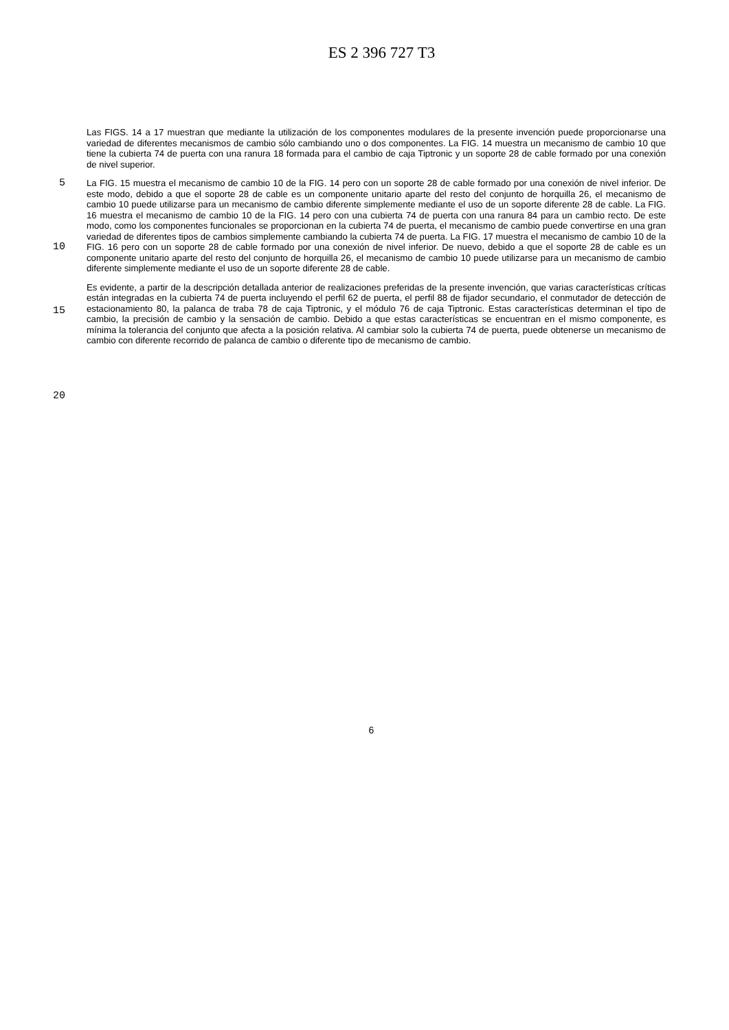ES 2 396 727 T3
Las FIGS. 14 a 17 muestran que mediante la utilización de los componentes modulares de la presente invención puede proporcionarse una variedad de diferentes mecanismos de cambio sólo cambiando uno o dos componentes. La FIG. 14 muestra un mecanismo de cambio 10 que tiene la cubierta 74 de puerta con una ranura 18 formada para el cambio de caja Tiptronic y un soporte 28 de cable formado por una conexión de nivel superior.
5
10
15
20
La FIG. 15 muestra el mecanismo de cambio 10 de la FIG. 14 pero con un soporte 28 de cable formado por una conexión de nivel inferior. De este modo, debido a que el soporte 28 de cable es un componente unitario aparte del resto del conjunto de horquilla 26, el mecanismo de cambio 10 puede utilizarse para un mecanismo de cambio diferente simplemente mediante el uso de un soporte diferente 28 de cable. La FIG. 16 muestra el mecanismo de cambio 10 de la FIG. 14 pero con una cubierta 74 de puerta con una ranura 84 para un cambio recto. De este modo, como los componentes funcionales se proporcionan en la cubierta 74 de puerta, el mecanismo de cambio puede convertirse en una gran variedad de diferentes tipos de cambios simplemente cambiando la cubierta 74 de puerta. La FIG. 17 muestra el mecanismo de cambio 10 de la FIG. 16 pero con un soporte 28 de cable formado por una conexión de nivel inferior. De nuevo, debido a que el soporte 28 de cable es un componente unitario aparte del resto del conjunto de horquilla 26, el mecanismo de cambio 10 puede utilizarse para un mecanismo de cambio diferente simplemente mediante el uso de un soporte diferente 28 de cable.
Es evidente, a partir de la descripción detallada anterior de realizaciones preferidas de la presente invención, que varias características críticas están integradas en la cubierta 74 de puerta incluyendo el perfil 62 de puerta, el perfil 88 de fijador secundario, el conmutador de detección de estacionamiento 80, la palanca de traba 78 de caja Tiptronic, y el módulo 76 de caja Tiptronic. Estas características determinan el tipo de cambio, la precisión de cambio y la sensación de cambio. Debido a que estas características se encuentran en el mismo componente, es mínima la tolerancia del conjunto que afecta a la posición relativa. Al cambiar solo la cubierta 74 de puerta, puede obtenerse un mecanismo de cambio con diferente recorrido de palanca de cambio o diferente tipo de mecanismo de cambio.
6